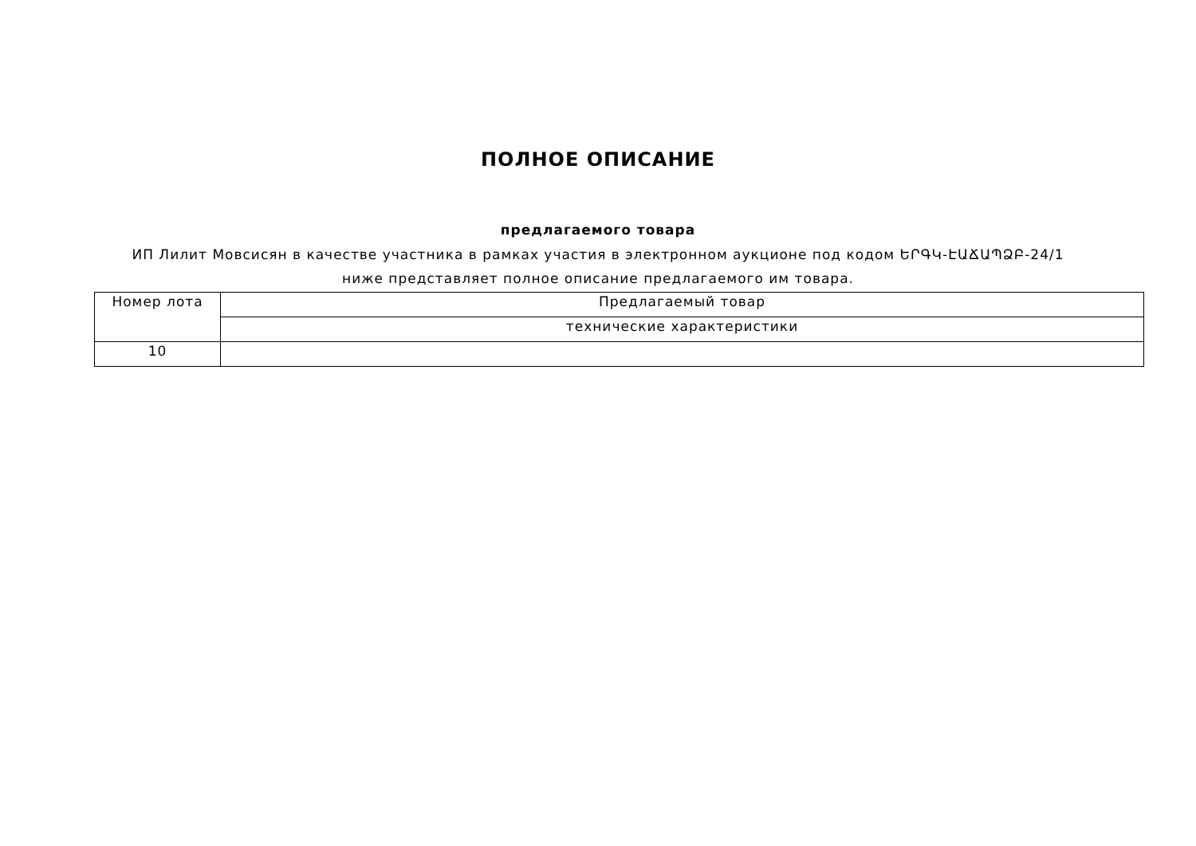ПОЛНОЕ ОПИСАНИЕ
предлагаемого товара
ИП Лилит Мовсисян в качестве участника в рамках участия в электронном аукционе под кодом ԵՐԳԿ-ԷԱՃԱՊՁԲ-24/1 ниже представляет полное описание предлагаемого им товара.
| Номер лота | Предлагаемый товар |
| | технические характеристики |
| 10 | |